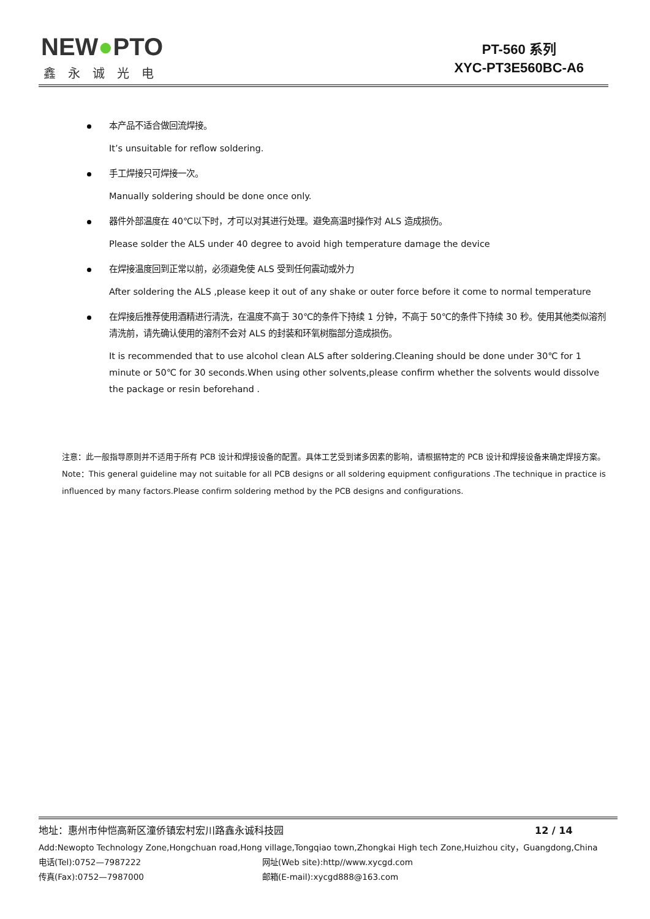NEW●PTO
鑫永诚光电
PT-560 系列
XYC-PT3E560BC-A6
本产品不适合做回流焊接。
It’s unsuitable for reflow soldering.
手工焊接只可焊接一次。
Manually soldering should be done once only.
器件外部温度在 40℃以下时，才可以对其进行处理。避免高温时操作对 ALS 造成损伤。
Please solder the ALS under 40 degree to avoid high temperature damage the device
在焊接温度回到正常以前，必须避免使 ALS 受到任何震动或外力
After soldering the ALS ,please keep it out of any shake or outer force before it come to normal temperature
在焊接后推荐使用酒精进行清洗，在温度不高于 30℃的条件下持续 1 分钟，不高于 50℃的条件下持续 30 秒。使用其他类似溶剂清洗前，请先确认使用的溶剂不会对 ALS 的封装和环氧树脂部分造成损伤。
It is recommended that to use alcohol clean ALS after soldering.Cleaning should be done under 30℃ for 1 minute or 50℃ for 30 seconds.When using other solvents,please confirm whether the solvents would dissolve the package or resin beforehand .
注意：此一般指导原则并不适用于所有 PCB 设计和焊接设备的配置。具体工艺受到诸多因素的影响，请根据特定的 PCB 设计和焊接设备来确定焊接方案。
Note：This general guideline may not suitable for all PCB designs or all soldering equipment configurations .The technique in practice is influenced by many factors.Please confirm soldering method by the PCB designs and configurations.
地址：惠州市仲恺高新区潼侨镇宏村宏川路鑫永诚科技园 12 / 14
Add:Newopto Technology Zone,Hongchuan road,Hong village,Tongqiao town,Zhongkai High tech Zone,Huizhou city，Guangdong,China
电话(Tel):0752—7987222 网址(Web site):http//www.xycgd.com
传真(Fax):0752—7987000 邮箱(E-mail):xycgd888@163.com